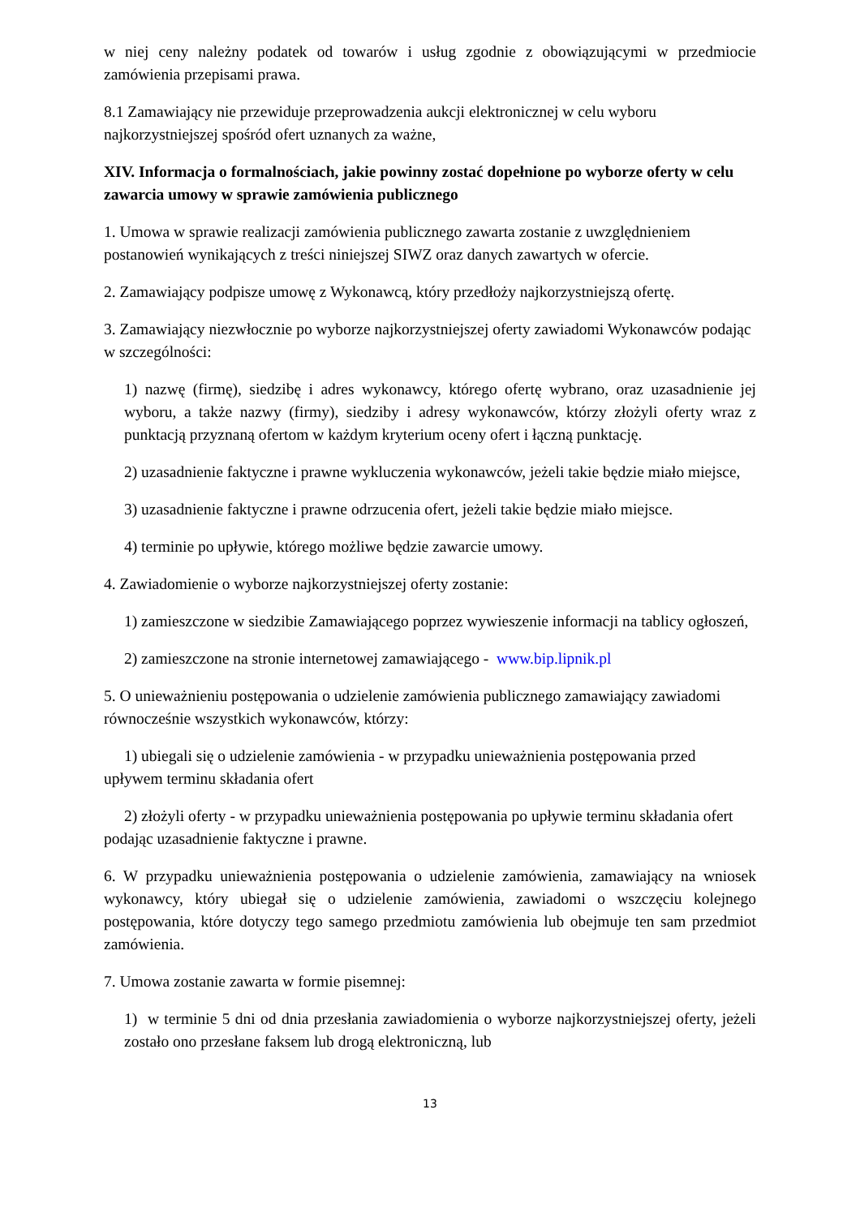w niej ceny należny podatek od towarów i usług zgodnie z obowiązującymi w przedmiocie zamówienia przepisami prawa.
8.1 Zamawiający nie przewiduje przeprowadzenia aukcji elektronicznej w celu wyboru najkorzystniejszej spośród ofert uznanych za ważne,
XIV. Informacja o formalnościach, jakie powinny zostać dopełnione po wyborze oferty w celu zawarcia umowy w sprawie zamówienia publicznego
1. Umowa w sprawie realizacji zamówienia publicznego zawarta zostanie z uwzględnieniem postanowień wynikających z treści niniejszej SIWZ oraz danych zawartych w ofercie.
2. Zamawiający podpisze umowę z Wykonawcą, który przedłoży najkorzystniejszą ofertę.
3. Zamawiający niezwłocznie po wyborze najkorzystniejszej oferty zawiadomi Wykonawców podając w szczególności:
1) nazwę (firmę), siedzibę i adres wykonawcy, którego ofertę wybrano, oraz uzasadnienie jej wyboru, a także nazwy (firmy), siedziby i adresy wykonawców, którzy złożyli oferty wraz z punktacją przyznaną ofertom w każdym kryterium oceny ofert i łączną punktację.
2) uzasadnienie faktyczne i prawne wykluczenia wykonawców, jeżeli takie będzie miało miejsce,
3) uzasadnienie faktyczne i prawne odrzucenia ofert, jeżeli takie będzie miało miejsce.
4) terminie po upływie, którego możliwe będzie zawarcie umowy.
4. Zawiadomienie o wyborze najkorzystniejszej oferty zostanie:
1) zamieszczone w siedzibie Zamawiającego poprzez wywieszenie informacji na tablicy ogłoszeń,
2) zamieszczone na stronie internetowej zamawiającego - www.bip.lipnik.pl
5. O unieważnieniu postępowania o udzielenie zamówienia publicznego zamawiający zawiadomi równocześnie wszystkich wykonawców, którzy:
1) ubiegali się o udzielenie zamówienia - w przypadku unieważnienia postępowania przed upływem terminu składania ofert
2) złożyli oferty - w przypadku unieważnienia postępowania po upływie terminu składania ofert podając uzasadnienie faktyczne i prawne.
6. W przypadku unieważnienia postępowania o udzielenie zamówienia, zamawiający na wniosek wykonawcy, który ubiegał się o udzielenie zamówienia, zawiadomi o wszczęciu kolejnego postępowania, które dotyczy tego samego przedmiotu zamówienia lub obejmuje ten sam przedmiot zamówienia.
7. Umowa zostanie zawarta w formie pisemnej:
1) w terminie 5 dni od dnia przesłania zawiadomienia o wyborze najkorzystniejszej oferty, jeżeli zostało ono przesłane faksem lub drogą elektroniczną, lub
13